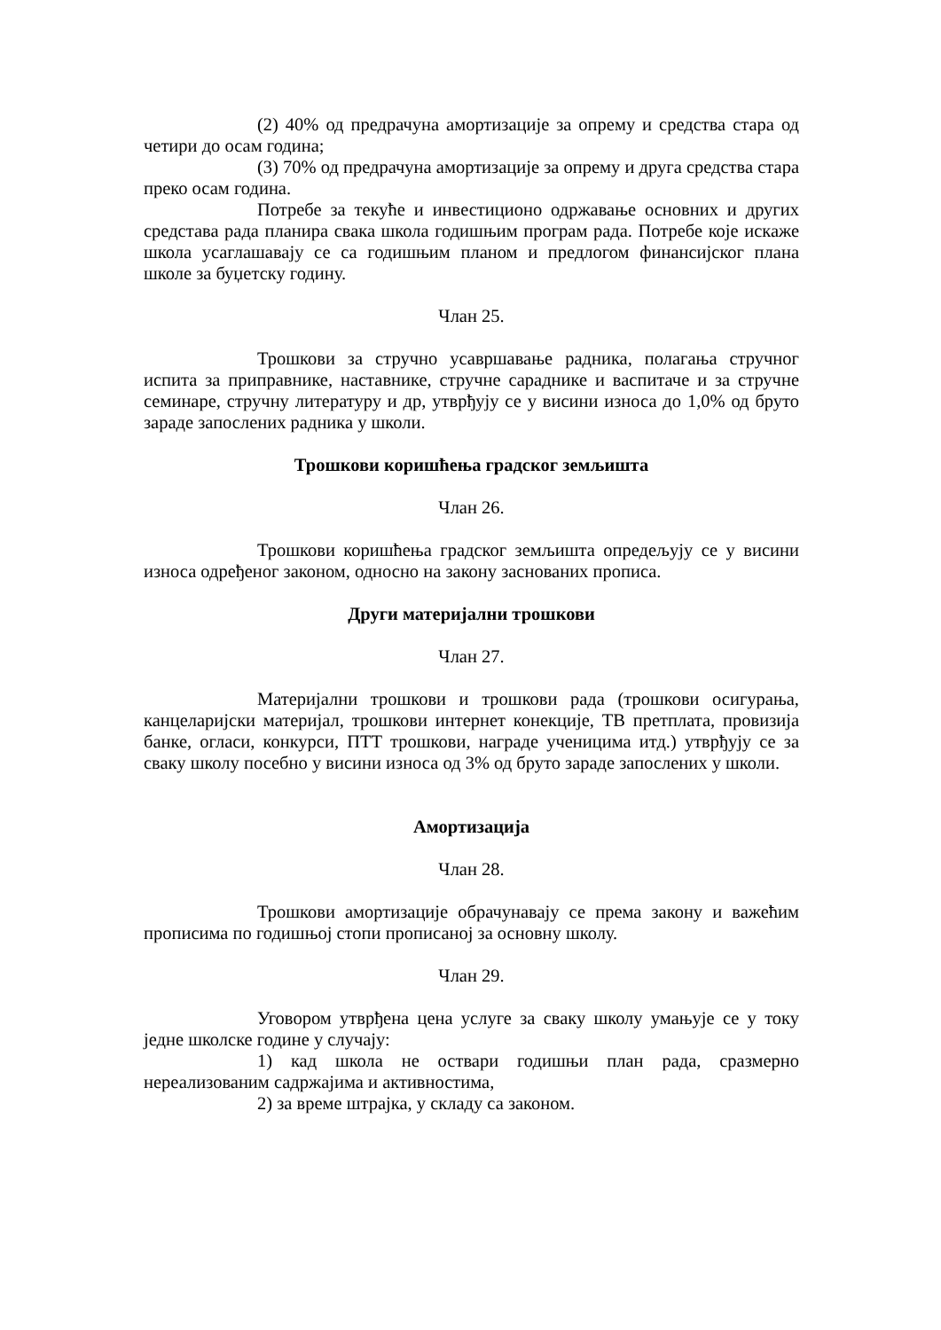(2) 40% од предрачуна амортизације за опрему и средства стара од четири до осам година;
(3) 70% од предрачуна амортизације за опрему и друга средства стара преко осам година.
Потребе за текуће и инвестиционо одржавање основних и других средстава рада планира свака школа годишњим програм рада. Потребе које искаже школа усаглашавају се са годишњим планом и предлогом финансијског плана школе за буџетску годину.
Члан 25.
Трошкови за стручно усавршавање радника, полагања стручног испита за приправнике, наставнике, стручне сараднике и васпитаче и за стручне семинаре, стручну литературу и др, утврђују се у висини износа до 1,0% од бруто зараде запослених радника у школи.
Трошкови коришћења градског земљишта
Члан 26.
Трошкови коришћења градског земљишта опредељују се у висини износа одређеног законом, односно на закону заснованих прописа.
Други материјални трошкови
Члан 27.
Материјални трошкови и трошкови рада (трошкови осигурања, канцеларијски материјал, трошкови интернет конекције, ТВ претплата, провизија банке, огласи, конкурси, ПТТ трошкови, награде ученицима итд.) утврђују се за сваку школу посебно у висини износа од 3% од бруто зараде запослених у школи.
Амортизација
Члан 28.
Трошкови амортизације обрачунавају се према закону и важећим прописима по годишњој стопи прописаној за основну школу.
Члан 29.
Уговором утврђена цена услуге за сваку школу умањује се у току једне школске године у случају:
1) кад школа не оствари годишњи план рада, сразмерно нереализованим садржајима и активностима,
2) за време штрајка, у складу са законом.